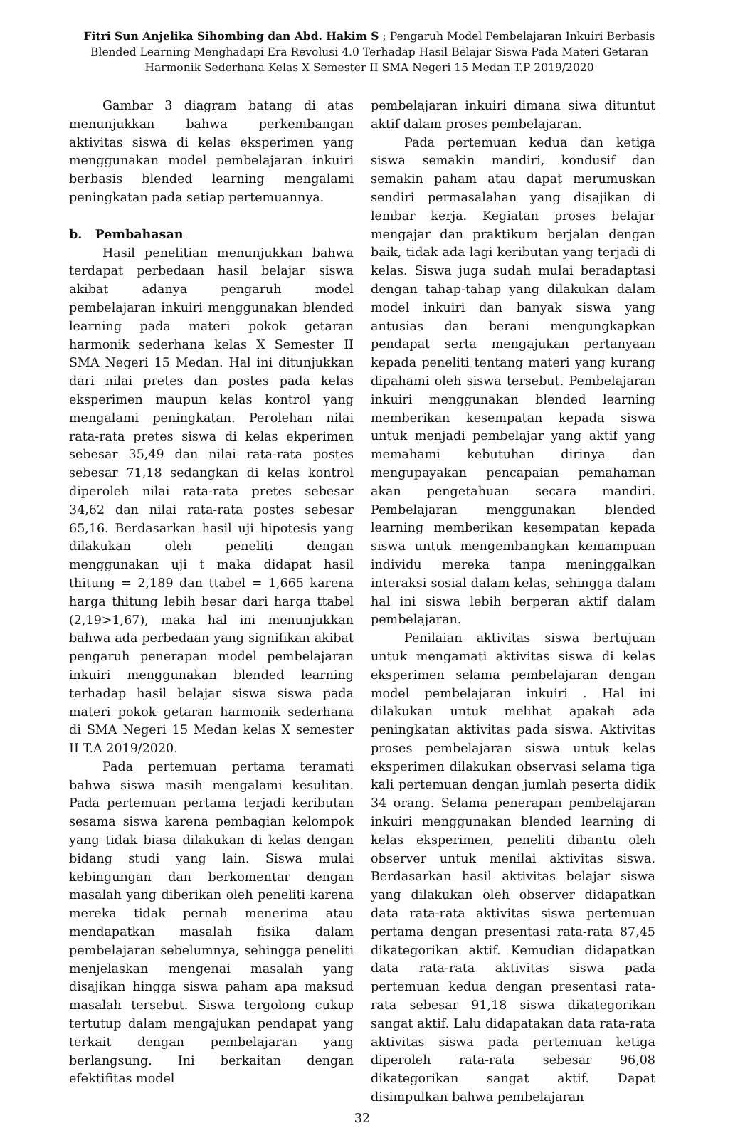Fitri Sun Anjelika Sihombing dan Abd. Hakim S ; Pengaruh Model Pembelajaran Inkuiri Berbasis Blended Learning Menghadapi Era Revolusi 4.0 Terhadap Hasil Belajar Siswa Pada Materi Getaran Harmonik Sederhana Kelas X Semester II SMA Negeri 15 Medan T.P 2019/2020
Gambar 3 diagram batang di atas menunjukkan bahwa perkembangan aktivitas siswa di kelas eksperimen yang menggunakan model pembelajaran inkuiri berbasis blended learning mengalami peningkatan pada setiap pertemuannya.
b. Pembahasan
Hasil penelitian menunjukkan bahwa terdapat perbedaan hasil belajar siswa akibat adanya pengaruh model pembelajaran inkuiri menggunakan blended learning pada materi pokok getaran harmonik sederhana kelas X Semester II SMA Negeri 15 Medan. Hal ini ditunjukkan dari nilai pretes dan postes pada kelas eksperimen maupun kelas kontrol yang mengalami peningkatan. Perolehan nilai rata-rata pretes siswa di kelas ekperimen sebesar 35,49 dan nilai rata-rata postes sebesar 71,18 sedangkan di kelas kontrol diperoleh nilai rata-rata pretes sebesar 34,62 dan nilai rata-rata postes sebesar 65,16. Berdasarkan hasil uji hipotesis yang dilakukan oleh peneliti dengan menggunakan uji t maka didapat hasil thitung = 2,189 dan ttabel = 1,665 karena harga thitung lebih besar dari harga ttabel (2,19>1,67), maka hal ini menunjukkan bahwa ada perbedaan yang signifikan akibat pengaruh penerapan model pembelajaran inkuiri menggunakan blended learning terhadap hasil belajar siswa siswa pada materi pokok getaran harmonik sederhana di SMA Negeri 15 Medan kelas X semester II T.A 2019/2020.
Pada pertemuan pertama teramati bahwa siswa masih mengalami kesulitan. Pada pertemuan pertama terjadi keributan sesama siswa karena pembagian kelompok yang tidak biasa dilakukan di kelas dengan bidang studi yang lain. Siswa mulai kebingungan dan berkomentar dengan masalah yang diberikan oleh peneliti karena mereka tidak pernah menerima atau mendapatkan masalah fisika dalam pembelajaran sebelumnya, sehingga peneliti menjelaskan mengenai masalah yang disajikan hingga siswa paham apa maksud masalah tersebut. Siswa tergolong cukup tertutup dalam mengajukan pendapat yang terkait dengan pembelajaran yang berlangsung. Ini berkaitan dengan efektifitas model
pembelajaran inkuiri dimana siwa dituntut aktif dalam proses pembelajaran.
Pada pertemuan kedua dan ketiga siswa semakin mandiri, kondusif dan semakin paham atau dapat merumuskan sendiri permasalahan yang disajikan di lembar kerja. Kegiatan proses belajar mengajar dan praktikum berjalan dengan baik, tidak ada lagi keributan yang terjadi di kelas. Siswa juga sudah mulai beradaptasi dengan tahap-tahap yang dilakukan dalam model inkuiri dan banyak siswa yang antusias dan berani mengungkapkan pendapat serta mengajukan pertanyaan kepada peneliti tentang materi yang kurang dipahami oleh siswa tersebut. Pembelajaran inkuiri menggunakan blended learning memberikan kesempatan kepada siswa untuk menjadi pembelajar yang aktif yang memahami kebutuhan dirinya dan mengupayakan pencapaian pemahaman akan pengetahuan secara mandiri. Pembelajaran menggunakan blended learning memberikan kesempatan kepada siswa untuk mengembangkan kemampuan individu mereka tanpa meninggalkan interaksi sosial dalam kelas, sehingga dalam hal ini siswa lebih berperan aktif dalam pembelajaran.
Penilaian aktivitas siswa bertujuan untuk mengamati aktivitas siswa di kelas eksperimen selama pembelajaran dengan model pembelajaran inkuiri . Hal ini dilakukan untuk melihat apakah ada peningkatan aktivitas pada siswa. Aktivitas proses pembelajaran siswa untuk kelas eksperimen dilakukan observasi selama tiga kali pertemuan dengan jumlah peserta didik 34 orang. Selama penerapan pembelajaran inkuiri menggunakan blended learning di kelas eksperimen, peneliti dibantu oleh observer untuk menilai aktivitas siswa. Berdasarkan hasil aktivitas belajar siswa yang dilakukan oleh observer didapatkan data rata-rata aktivitas siswa pertemuan pertama dengan presentasi rata-rata 87,45 dikategorikan aktif. Kemudian didapatkan data rata-rata aktivitas siswa pada pertemuan kedua dengan presentasi rata-rata sebesar 91,18 siswa dikategorikan sangat aktif. Lalu didapatakan data rata-rata aktivitas siswa pada pertemuan ketiga diperoleh rata-rata sebesar 96,08 dikategorikan sangat aktif. Dapat disimpulkan bahwa pembelajaran
32